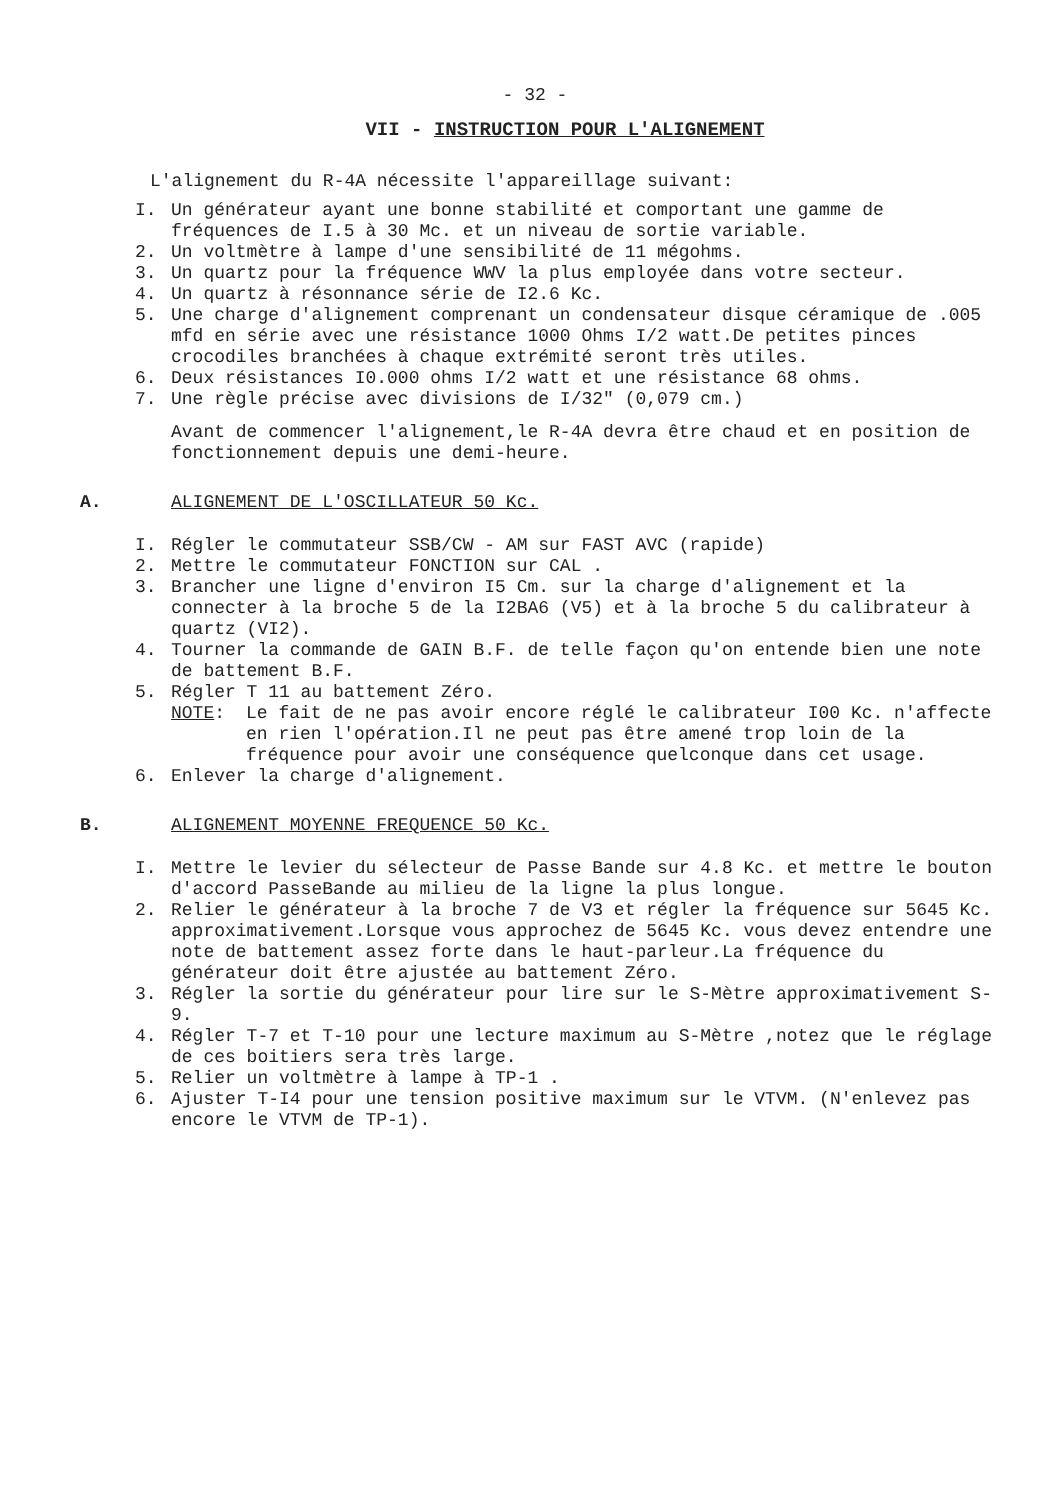- 32 -
VII - INSTRUCTION POUR L'ALIGNEMENT
L'alignement du R-4A nécessite l'appareillage suivant:
I. Un générateur ayant une bonne stabilité et comportant une gamme de fréquences de I.5 à 30 Mc. et un niveau de sortie variable.
2. Un voltmètre à lampe d'une sensibilité de 11 mégohms.
3. Un quartz pour la fréquence WWV la plus employée dans votre secteur.
4. Un quartz à résonnance série de I2.6 Kc.
5. Une charge d'alignement comprenant un condensateur disque céramique de .005 mfd en série avec une résistance 1000 Ohms I/2 watt.De petites pinces crocodiles branchées à chaque extrémité seront très utiles.
6. Deux résistances I0.000 ohms I/2 watt et une résistance 68 ohms.
7. Une règle précise avec divisions de I/32" (0,079 cm.)
Avant de commencer l'alignement,le R-4A devra être chaud et en position de fonctionnement depuis une demi-heure.
A. ALIGNEMENT DE L'OSCILLATEUR 50 Kc.
I. Régler le commutateur SSB/CW - AM sur FAST AVC (rapide)
2. Mettre le commutateur FONCTION sur CAL .
3. Brancher une ligne d'environ I5 Cm. sur la charge d'alignement et la connecter à la broche 5 de la I2BA6 (V5) et à la broche 5 du calibrateur à quartz (VI2).
4. Tourner la commande de GAIN B.F. de telle façon qu'on entende bien une note de battement B.F.
5. Régler T 11 au battement Zéro.
NOTE: Le fait de ne pas avoir encore réglé le calibrateur I00 Kc. n'affecte en rien l'opération.Il ne peut pas être amené trop loin de la fréquence pour avoir une conséquence quelconque dans cet usage.
6. Enlever la charge d'alignement.
B. ALIGNEMENT MOYENNE FREQUENCE 50 Kc.
I. Mettre le levier du sélecteur de Passe Bande sur 4.8 Kc. et mettre le bouton d'accord PasseBande au milieu de la ligne la plus longue.
2. Relier le générateur à la broche 7 de V3 et régler la fréquence sur 5645 Kc. approximativement.Lorsque vous approchez de 5645 Kc. vous devez entendre une note de battement assez forte dans le haut-parleur.La fréquence du générateur doit être ajustée au battement Zéro.
3. Régler la sortie du générateur pour lire sur le S-Mètre approximativement S-9.
4. Régler T-7 et T-10 pour une lecture maximum au S-Mètre ,notez que le réglage de ces boitiers sera très large.
5. Relier un voltmètre à lampe à TP-1 .
6. Ajuster T-I4 pour une tension positive maximum sur le VTVM. (N'enlevez pas encore le VTVM de TP-1).